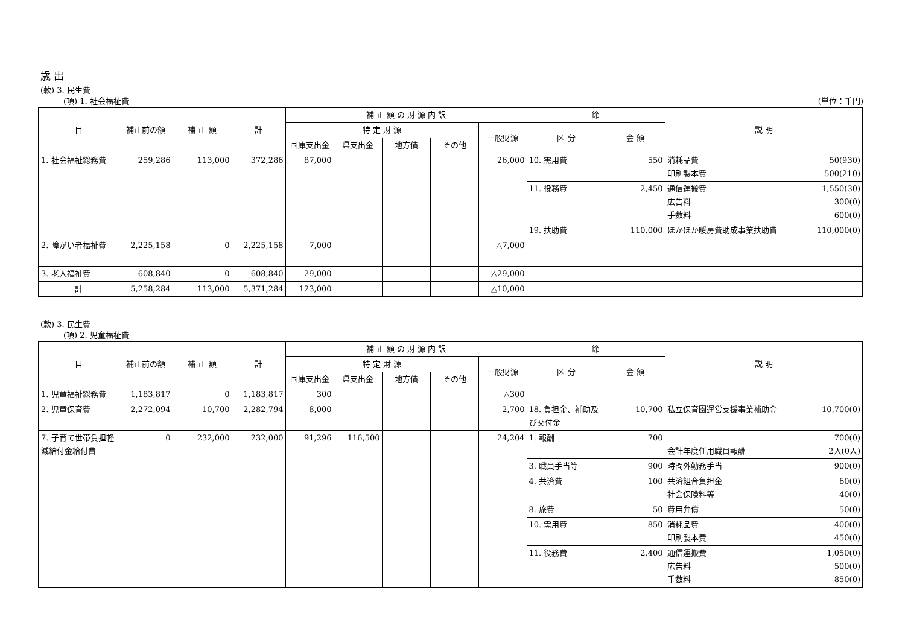歳 出
(款) 3. 民生費
(項) 1. 社会福祉費 (単位：千円)
| 目 | 補正前の額 | 補 正 額 | 計 | 補 正 額 の 財 源 内 訳 | | | | | 節 | | 説 明 |
| --- | --- | --- | --- | --- | --- | --- | --- | --- | --- | --- | --- |
| | | | | 特 定 財 源 | | | | 一般財源 | 区 分 | 金 額 | |
| | | | | 国庫支出金 | 県支出金 | 地方債 | その他 | | | | |
| 1. 社会福祉総務費 | 259,286 | 113,000 | 372,286 | 87,000 | | | | 26,000 | 10. 需用費 | 550 | 消耗品費 50(930) 印刷製本費 500(210) |
| | | | | | | | | | 11. 役務費 | 2,450 | 通信運搬費 1,550(30) 広告料 300(0) 手数料 600(0) |
| | | | | | | | | | 19. 扶助費 | 110,000 | ほかほか暖房費助成事業扶助費 110,000(0) |
| 2. 障がい者福祉費 | 2,225,158 | 0 | 2,225,158 | 7,000 | | | | △7,000 | | | |
| 3. 老人福祉費 | 608,840 | 0 | 608,840 | 29,000 | | | | △29,000 | | | |
| 計 | 5,258,284 | 113,000 | 5,371,284 | 123,000 | | | | △10,000 | | | |
(款) 3. 民生費
(項) 2. 児童福祉費
| 目 | 補正前の額 | 補 正 額 | 計 | 補 正 額 の 財 源 内 訳 | | | | | 節 | | 説 明 |
| --- | --- | --- | --- | --- | --- | --- | --- | --- | --- | --- | --- |
| | | | | 特 定 財 源 | | | | 一般財源 | 区 分 | 金 額 | |
| | | | | 国庫支出金 | 県支出金 | 地方債 | その他 | | | | |
| 1. 児童福祉総務費 | 1,183,817 | 0 | 1,183,817 | 300 | | | | △300 | | | |
| 2. 児童保育費 | 2,272,094 | 10,700 | 2,282,794 | 8,000 | | | | 2,700 | 18. 負担金、補助及び交付金 | 10,700 | 私立保育園運営支援事業補助金 10,700(0) |
| 7. 子育て世帯負担軽減給付金給付費 | 0 | 232,000 | 232,000 | 91,296 | 116,500 | | | 24,204 | 1. 報酬 | 700 | 700(0) 会計年度任用職員報酬 2人(0人) |
| | | | | | | | | | 3. 職員手当等 | 900 | 時間外勤務手当 900(0) |
| | | | | | | | | | 4. 共済費 | 100 | 共済組合負担金 60(0) 社会保険料等 40(0) |
| | | | | | | | | | 8. 旅費 | 50 | 費用弁償 50(0) |
| | | | | | | | | | 10. 需用費 | 850 | 消耗品費 400(0) 印刷製本費 450(0) |
| | | | | | | | | | 11. 役務費 | 2,400 | 通信運搬費 1,050(0) 広告料 500(0) 手数料 850(0) |